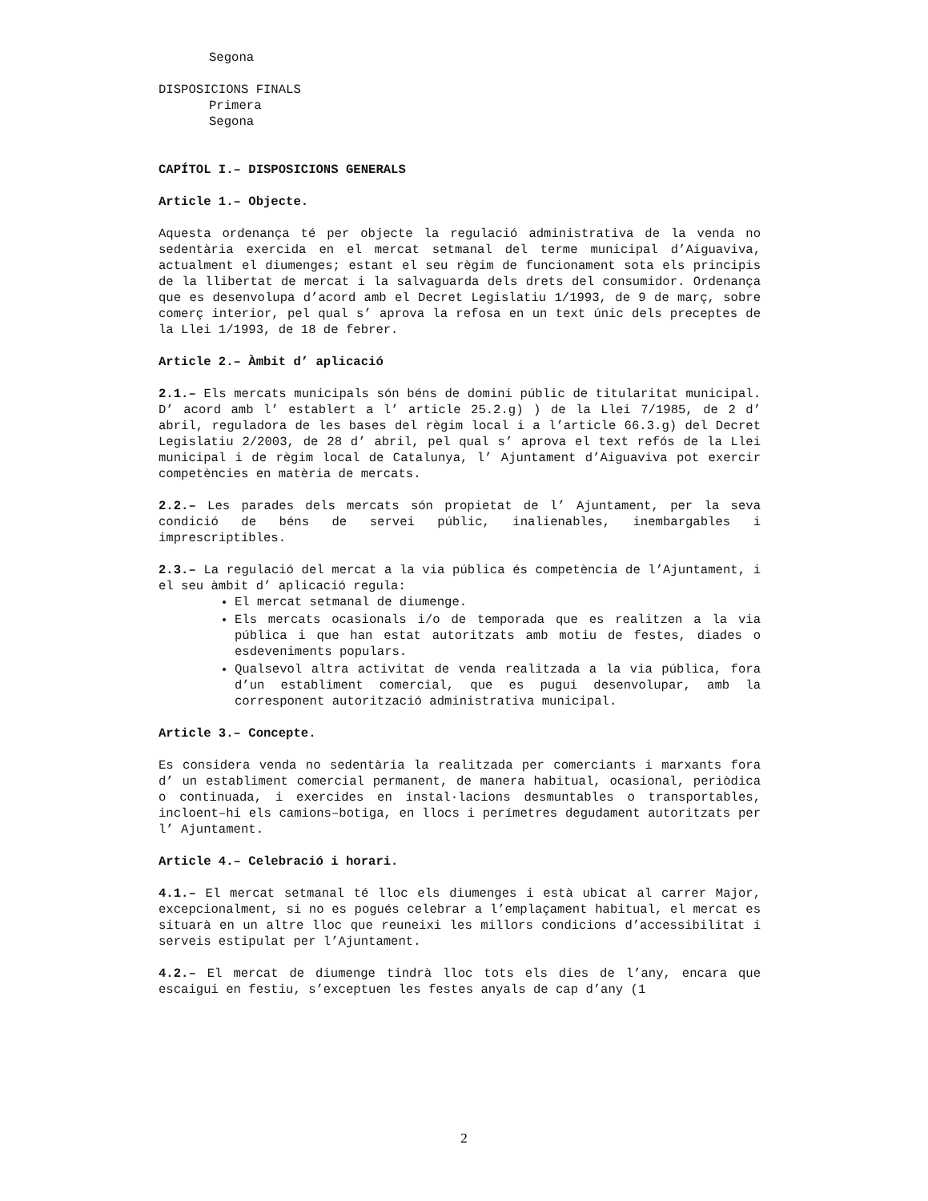Segona
DISPOSICIONS FINALS
Primera
Segona
CAPÍTOL I.– DISPOSICIONS GENERALS
Article 1.– Objecte.
Aquesta ordenança té per objecte la regulació administrativa de la venda no sedentària exercida en el mercat setmanal del terme municipal d’Aiguaviva, actualment el diumenges; estant el seu règim de funcionament sota els principis de la llibertat de mercat i la salvaguarda dels drets del consumidor. Ordenança que es desenvolupa d’acord amb el Decret Legislatiu 1/1993, de 9 de març, sobre comerç interior, pel qual s’ aprova la refosa en un text únic dels preceptes de la Llei 1/1993, de 18 de febrer.
Article 2.– Àmbit d’ aplicació
2.1.– Els mercats municipals són béns de domini públic de titularitat municipal. D’ acord amb l’ establert a l’ article 25.2.g) ) de la Llei 7/1985, de 2 d’ abril, reguladora de les bases del règim local i a l’article 66.3.g) del Decret Legislatiu 2/2003, de 28 d’ abril, pel qual s’ aprova el text refós de la Llei municipal i de règim local de Catalunya, l’ Ajuntament d’Aiguaviva pot exercir competències en matèria de mercats.
2.2.– Les parades dels mercats són propietat de l’ Ajuntament, per la seva condició de béns de servei públic, inalienables, inembargables i imprescriptibles.
2.3.– La regulació del mercat a la via pública és competència de l’Ajuntament, i el seu àmbit d’ aplicació regula:
El mercat setmanal de diumenge.
Els mercats ocasionals i/o de temporada que es realitzen a la via pública i que han estat autoritzats amb motiu de festes, diades o esdeveniments populars.
Qualsevol altra activitat de venda realitzada a la via pública, fora d’un establiment comercial, que es pugui desenvolupar, amb la corresponent autorització administrativa municipal.
Article 3.– Concepte.
Es considera venda no sedentària la realitzada per comerciants i marxants fora d’ un establiment comercial permanent, de manera habitual, ocasional, periòdica o continuada, i exercides en instal·lacions desmuntables o transportables, incloent–hi els camions–botiga, en llocs i perímetres degudament autoritzats per l’ Ajuntament.
Article 4.– Celebració i horari.
4.1.– El mercat setmanal té lloc els diumenges i està ubicat al carrer Major, excepcionalment, si no es pogués celebrar a l’emplaçament habitual, el mercat es situarà en un altre lloc que reuneixi les millors condicions d’accessibilitat i serveis estipulat per l’Ajuntament.
4.2.– El mercat de diumenge tindrà lloc tots els dies de l’any, encara que escaigui en festiu, s’exceptuen les festes anyals de cap d’any (1
2